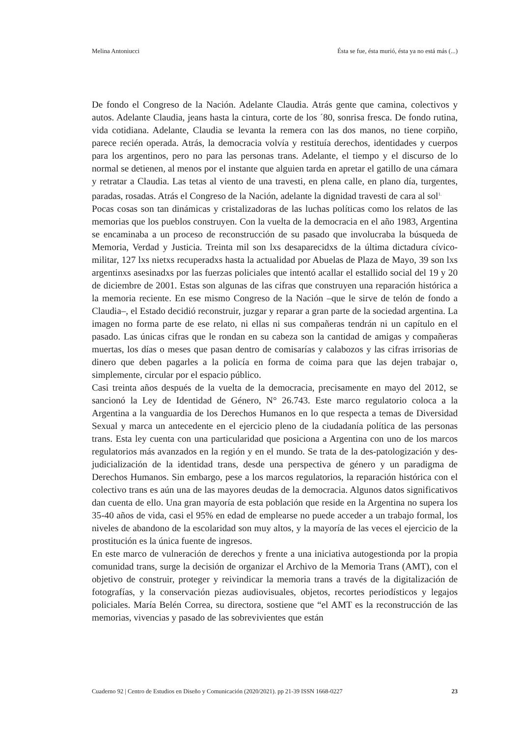Melina Antoniucci Ésta se fue, ésta murió, ésta ya no está más (...)
De fondo el Congreso de la Nación. Adelante Claudia. Atrás gente que camina, colectivos y autos. Adelante Claudia, jeans hasta la cintura, corte de los ´80, sonrisa fresca. De fondo rutina, vida cotidiana. Adelante, Claudia se levanta la remera con las dos manos, no tiene corpiño, parece recién operada. Atrás, la democracia volvía y restituía derechos, identidades y cuerpos para los argentinos, pero no para las personas trans. Adelante, el tiempo y el discurso de lo normal se detienen, al menos por el instante que alguien tarda en apretar el gatillo de una cámara y retratar a Claudia. Las tetas al viento de una travesti, en plena calle, en plano día, turgentes, paradas, rosadas. Atrás el Congreso de la Nación, adelante la dignidad travesti de cara al sol<sup>1.</sup>
Pocas cosas son tan dinámicas y cristalizadoras de las luchas políticas como los relatos de las memorias que los pueblos construyen. Con la vuelta de la democracia en el año 1983, Argentina se encaminaba a un proceso de reconstrucción de su pasado que involucraba la búsqueda de Memoria, Verdad y Justicia. Treinta mil son lxs desaparecidxs de la última dictadura cívico-militar, 127 lxs nietxs recuperadxs hasta la actualidad por Abuelas de Plaza de Mayo, 39 son lxs argentinxs asesinadxs por las fuerzas policiales que intentó acallar el estallido social del 19 y 20 de diciembre de 2001. Estas son algunas de las cifras que construyen una reparación histórica a la memoria reciente. En ese mismo Congreso de la Nación –que le sirve de telón de fondo a Claudia–, el Estado decidió reconstruir, juzgar y reparar a gran parte de la sociedad argentina. La imagen no forma parte de ese relato, ni ellas ni sus compañeras tendrán ni un capítulo en el pasado. Las únicas cifras que le rondan en su cabeza son la cantidad de amigas y compañeras muertas, los días o meses que pasan dentro de comisarías y calabozos y las cifras irrisorias de dinero que deben pagarles a la policía en forma de coima para que las dejen trabajar o, simplemente, circular por el espacio público.
Casi treinta años después de la vuelta de la democracia, precisamente en mayo del 2012, se sancionó la Ley de Identidad de Género, N° 26.743. Este marco regulatorio coloca a la Argentina a la vanguardia de los Derechos Humanos en lo que respecta a temas de Diversidad Sexual y marca un antecedente en el ejercicio pleno de la ciudadanía política de las personas trans. Esta ley cuenta con una particularidad que posiciona a Argentina con uno de los marcos regulatorios más avanzados en la región y en el mundo. Se trata de la des-patologización y des-judicialización de la identidad trans, desde una perspectiva de género y un paradigma de Derechos Humanos. Sin embargo, pese a los marcos regulatorios, la reparación histórica con el colectivo trans es aún una de las mayores deudas de la democracia. Algunos datos significativos dan cuenta de ello. Una gran mayoría de esta población que reside en la Argentina no supera los 35-40 años de vida, casi el 95% en edad de emplearse no puede acceder a un trabajo formal, los niveles de abandono de la escolaridad son muy altos, y la mayoría de las veces el ejercicio de la prostitución es la única fuente de ingresos.
En este marco de vulneración de derechos y frente a una iniciativa autogestionda por la propia comunidad trans, surge la decisión de organizar el Archivo de la Memoria Trans (AMT), con el objetivo de construir, proteger y reivindicar la memoria trans a través de la digitalización de fotografías, y la conservación piezas audiovisuales, objetos, recortes periodísticos y legajos policiales. María Belén Correa, su directora, sostiene que “el AMT es la reconstrucción de las memorias, vivencias y pasado de las sobrevivientes que están
Cuaderno 92 | Centro de Estudios en Diseño y Comunicación (2020/2021). pp 21-39 ISSN 1668-0227 23